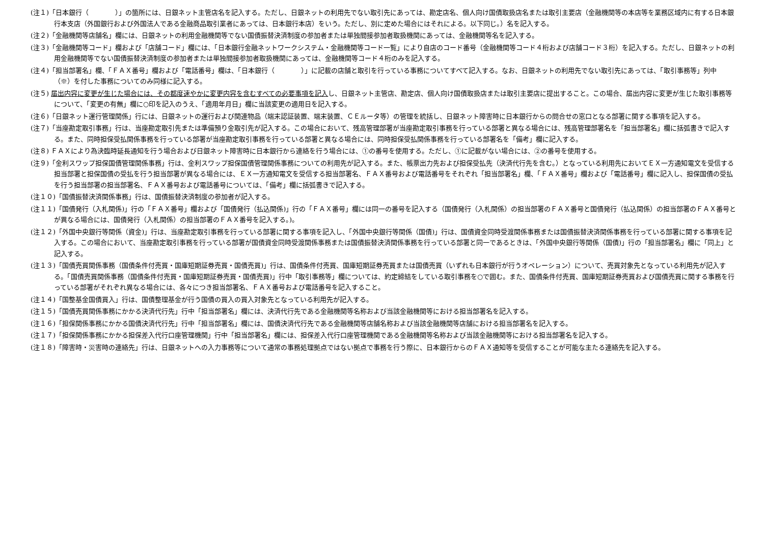(注１)「日本銀行（　　　　）」の箇所には、日銀ネット主管店名を記入する。ただし、日銀ネットの利用先でない取引先にあっては、勘定店名、個人向け国債取扱店名または取引主要店（金融機関等の本店等を業務区域内に有する日本銀行本支店（外国銀行および外国法人である金融商品取引業者にあっては、日本銀行本店）をいう。ただし、別に定めた場合にはそれによる。以下同じ。）名を記入する。
(注２)「金融機関等店舗名」欄には、日銀ネットの利用金融機関等でない国債振替決済制度の参加者または単独間接参加者取扱機関にあっては、金融機関等名を記入する。
(注３)「金融機関等コード」欄および「店舗コード」欄には、「日本銀行金融ネットワークシステム・金融機関等コード一覧」により自店のコード番号（金融機関等コード４桁および店舗コード３桁）を記入する。ただし、日銀ネットの利用金融機関等でない国債振替決済制度の参加者または単独間接参加者取扱機関にあっては、金融機関等コード４桁のみを記入する。
(注４)「担当部署名」欄、「ＦＡＸ番号」欄および「電話番号」欄は、「日本銀行（　　　　）」に記載の店舗と取引を行っている事務についてすべて記入する。なお、日銀ネットの利用先でない取引先にあっては、「取引事務等」列中（※）を付した事務についてのみ同様に記入する。
(注５) 届出内容に変更が生じた場合には、その都度速やかに変更内容を含むすべての必要事項を記入し、日銀ネット主管店、勘定店、個人向け国債取扱店または取引主要店に提出すること。この場合、届出内容に変更が生じた取引事務等について、「変更の有無」欄に○印を記入のうえ、「適用年月日」欄に当該変更の適用日を記入する。
(注６)「日銀ネット運行管理関係」行には、日銀ネットの運行および関連物品（端末認証装置、端末装置、ＣＥルータ等）の管理を統括し、日銀ネット障害時に日本銀行からの問合せの窓口となる部署に関する事項を記入する。
(注７)「当座勘定取引事務」行は、当座勘定取引先または準備預り金取引先が記入する。この場合において、残高管理部署が当座勘定取引事務を行っている部署と異なる場合には、残高管理部署名を「担当部署名」欄に括弧書きで記入する。また、同時担保受払関係事務を行っている部署が当座勘定取引事務を行っている部署と異なる場合には、同時担保受払関係事務を行っている部署名を「備考」欄に記入する。
(注８) ＦＡＸにより為決臨時延長通知を行う場合および日銀ネット障害時に日本銀行から連絡を行う場合には、①の番号を使用する。ただし、①に記載がない場合には、②の番号を使用する。
(注９)「金利スワップ担保国債管理関係事務」行は、金利スワップ担保国債管理関係事務についての利用先が記入する。また、帳票出力先および担保受払先（決済代行先を含む。）となっている利用先においてＥＸ一方通知電文を受信する担当部署と担保国債の受払を行う担当部署が異なる場合には、ＥＸ一方通知電文を受信する担当部署名、ＦＡＸ番号および電話番号をそれぞれ「担当部署名」欄、「ＦＡＸ番号」欄および「電話番号」欄に記入し、担保国債の受払を行う担当部署の担当部署名、ＦＡＸ番号および電話番号については、「備考」欄に括弧書きで記入する。
(注１０)「国債振替決済関係事務」行は、国債振替決済制度の参加者が記入する。
(注１１)「国債発行（入札関係)」行の「ＦＡＸ番号」欄および「国債発行（払込関係)」行の「ＦＡＸ番号」欄には同一の番号を記入する（国債発行（入札関係）の担当部署のＦＡＸ番号と国債発行（払込関係）の担当部署のＦＡＸ番号とが異なる場合には、国債発行（入札関係）の担当部署のＦＡＸ番号を記入する。)。
(注１２)「外国中央銀行等関係（資金)」行は、当座勘定取引事務を行っている部署に関する事項を記入し、「外国中央銀行等関係（国債)」行は、国債資金同時受渡関係事務または国債振替決済関係事務を行っている部署に関する事項を記入する。この場合において、当座勘定取引事務を行っている部署が国債資金同時受渡関係事務または国債振替決済関係事務を行っている部署と同一であるときは、「外国中央銀行等関係（国債)」行の「担当部署名」欄に「同上」と記入する。
(注１３)「国債売買関係事務（国債条件付売買・国庫短期証券売買・国債売買)」行は、国債条件付売買、国庫短期証券売買または国債売買（いずれも日本銀行が行うオペレーション）について、売買対象先となっている利用先が記入する。「国債売買関係事務（国債条件付売買・国庫短期証券売買・国債売買)」行中「取引事務等」欄については、約定締結をしている取引事務を○で囲む。また、国債条件付売買、国庫短期証券売買および国債売買に関する事務を行っている部署がそれぞれ異なる場合には、各々につき担当部署名、ＦＡＸ番号および電話番号を記入すること。
(注１４)「国整基金国債買入」行は、国債整理基金が行う国債の買入の買入対象先となっている利用先が記入する。
(注１５)「国債売買関係事務にかかる決済代行先」行中「担当部署名」欄には、決済代行先である金融機関等名称および当該金融機関等における担当部署名を記入する。
(注１６)「担保関係事務にかかる国債決済代行先」行中「担当部署名」欄には、国債決済代行先である金融機関等店舗名称および当該金融機関等店舗における担当部署名を記入する。
(注１７)「担保関係事務にかかる担保差入代行口座管理機関」行中「担当部署名」欄には、担保差入代行口座管理機関である金融機関等名称および当該金融機関等における担当部署名を記入する。
(注１８)「障害時・災害時の連絡先」行は、日銀ネットへの入力事務等について通常の事務処理拠点ではない拠点で事務を行う際に、日本銀行からのＦＡＸ通知等を受信することが可能な主たる連絡先を記入する。